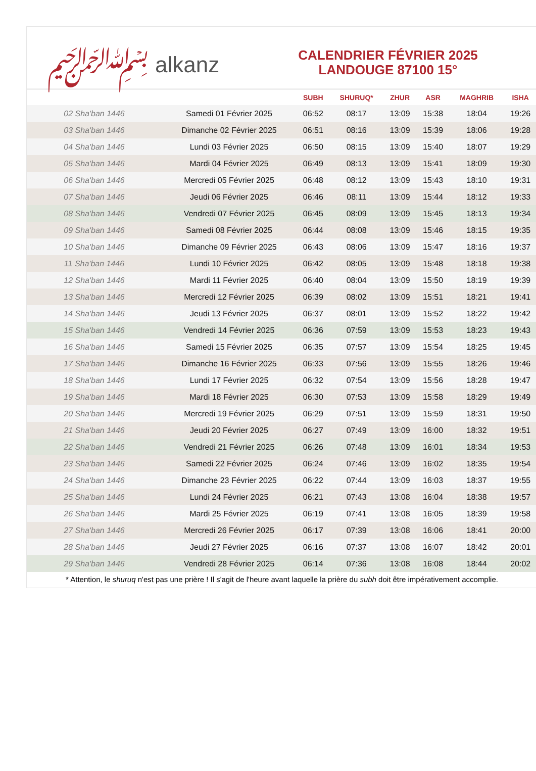﷽ alkanz
CALENDRIER FÉVRIER 2025
LANDOUGE 87100 15°
| | | SUBH | SHURUQ* | ZHUR | ASR | MAGHRIB | ISHA |
| --- | --- | --- | --- | --- | --- | --- | --- |
| 02 Sha'ban 1446 | Samedi 01 Février 2025 | 06:52 | 08:17 | 13:09 | 15:38 | 18:04 | 19:26 |
| 03 Sha'ban 1446 | Dimanche 02 Février 2025 | 06:51 | 08:16 | 13:09 | 15:39 | 18:06 | 19:28 |
| 04 Sha'ban 1446 | Lundi 03 Février 2025 | 06:50 | 08:15 | 13:09 | 15:40 | 18:07 | 19:29 |
| 05 Sha'ban 1446 | Mardi 04 Février 2025 | 06:49 | 08:13 | 13:09 | 15:41 | 18:09 | 19:30 |
| 06 Sha'ban 1446 | Mercredi 05 Février 2025 | 06:48 | 08:12 | 13:09 | 15:43 | 18:10 | 19:31 |
| 07 Sha'ban 1446 | Jeudi 06 Février 2025 | 06:46 | 08:11 | 13:09 | 15:44 | 18:12 | 19:33 |
| 08 Sha'ban 1446 | Vendredi 07 Février 2025 | 06:45 | 08:09 | 13:09 | 15:45 | 18:13 | 19:34 |
| 09 Sha'ban 1446 | Samedi 08 Février 2025 | 06:44 | 08:08 | 13:09 | 15:46 | 18:15 | 19:35 |
| 10 Sha'ban 1446 | Dimanche 09 Février 2025 | 06:43 | 08:06 | 13:09 | 15:47 | 18:16 | 19:37 |
| 11 Sha'ban 1446 | Lundi 10 Février 2025 | 06:42 | 08:05 | 13:09 | 15:48 | 18:18 | 19:38 |
| 12 Sha'ban 1446 | Mardi 11 Février 2025 | 06:40 | 08:04 | 13:09 | 15:50 | 18:19 | 19:39 |
| 13 Sha'ban 1446 | Mercredi 12 Février 2025 | 06:39 | 08:02 | 13:09 | 15:51 | 18:21 | 19:41 |
| 14 Sha'ban 1446 | Jeudi 13 Février 2025 | 06:37 | 08:01 | 13:09 | 15:52 | 18:22 | 19:42 |
| 15 Sha'ban 1446 | Vendredi 14 Février 2025 | 06:36 | 07:59 | 13:09 | 15:53 | 18:23 | 19:43 |
| 16 Sha'ban 1446 | Samedi 15 Février 2025 | 06:35 | 07:57 | 13:09 | 15:54 | 18:25 | 19:45 |
| 17 Sha'ban 1446 | Dimanche 16 Février 2025 | 06:33 | 07:56 | 13:09 | 15:55 | 18:26 | 19:46 |
| 18 Sha'ban 1446 | Lundi 17 Février 2025 | 06:32 | 07:54 | 13:09 | 15:56 | 18:28 | 19:47 |
| 19 Sha'ban 1446 | Mardi 18 Février 2025 | 06:30 | 07:53 | 13:09 | 15:58 | 18:29 | 19:49 |
| 20 Sha'ban 1446 | Mercredi 19 Février 2025 | 06:29 | 07:51 | 13:09 | 15:59 | 18:31 | 19:50 |
| 21 Sha'ban 1446 | Jeudi 20 Février 2025 | 06:27 | 07:49 | 13:09 | 16:00 | 18:32 | 19:51 |
| 22 Sha'ban 1446 | Vendredi 21 Février 2025 | 06:26 | 07:48 | 13:09 | 16:01 | 18:34 | 19:53 |
| 23 Sha'ban 1446 | Samedi 22 Février 2025 | 06:24 | 07:46 | 13:09 | 16:02 | 18:35 | 19:54 |
| 24 Sha'ban 1446 | Dimanche 23 Février 2025 | 06:22 | 07:44 | 13:09 | 16:03 | 18:37 | 19:55 |
| 25 Sha'ban 1446 | Lundi 24 Février 2025 | 06:21 | 07:43 | 13:08 | 16:04 | 18:38 | 19:57 |
| 26 Sha'ban 1446 | Mardi 25 Février 2025 | 06:19 | 07:41 | 13:08 | 16:05 | 18:39 | 19:58 |
| 27 Sha'ban 1446 | Mercredi 26 Février 2025 | 06:17 | 07:39 | 13:08 | 16:06 | 18:41 | 20:00 |
| 28 Sha'ban 1446 | Jeudi 27 Février 2025 | 06:16 | 07:37 | 13:08 | 16:07 | 18:42 | 20:01 |
| 29 Sha'ban 1446 | Vendredi 28 Février 2025 | 06:14 | 07:36 | 13:08 | 16:08 | 18:44 | 20:02 |
* Attention, le shuruq n'est pas une prière ! Il s'agit de l'heure avant laquelle la prière du subh doit être impérativement accomplie.